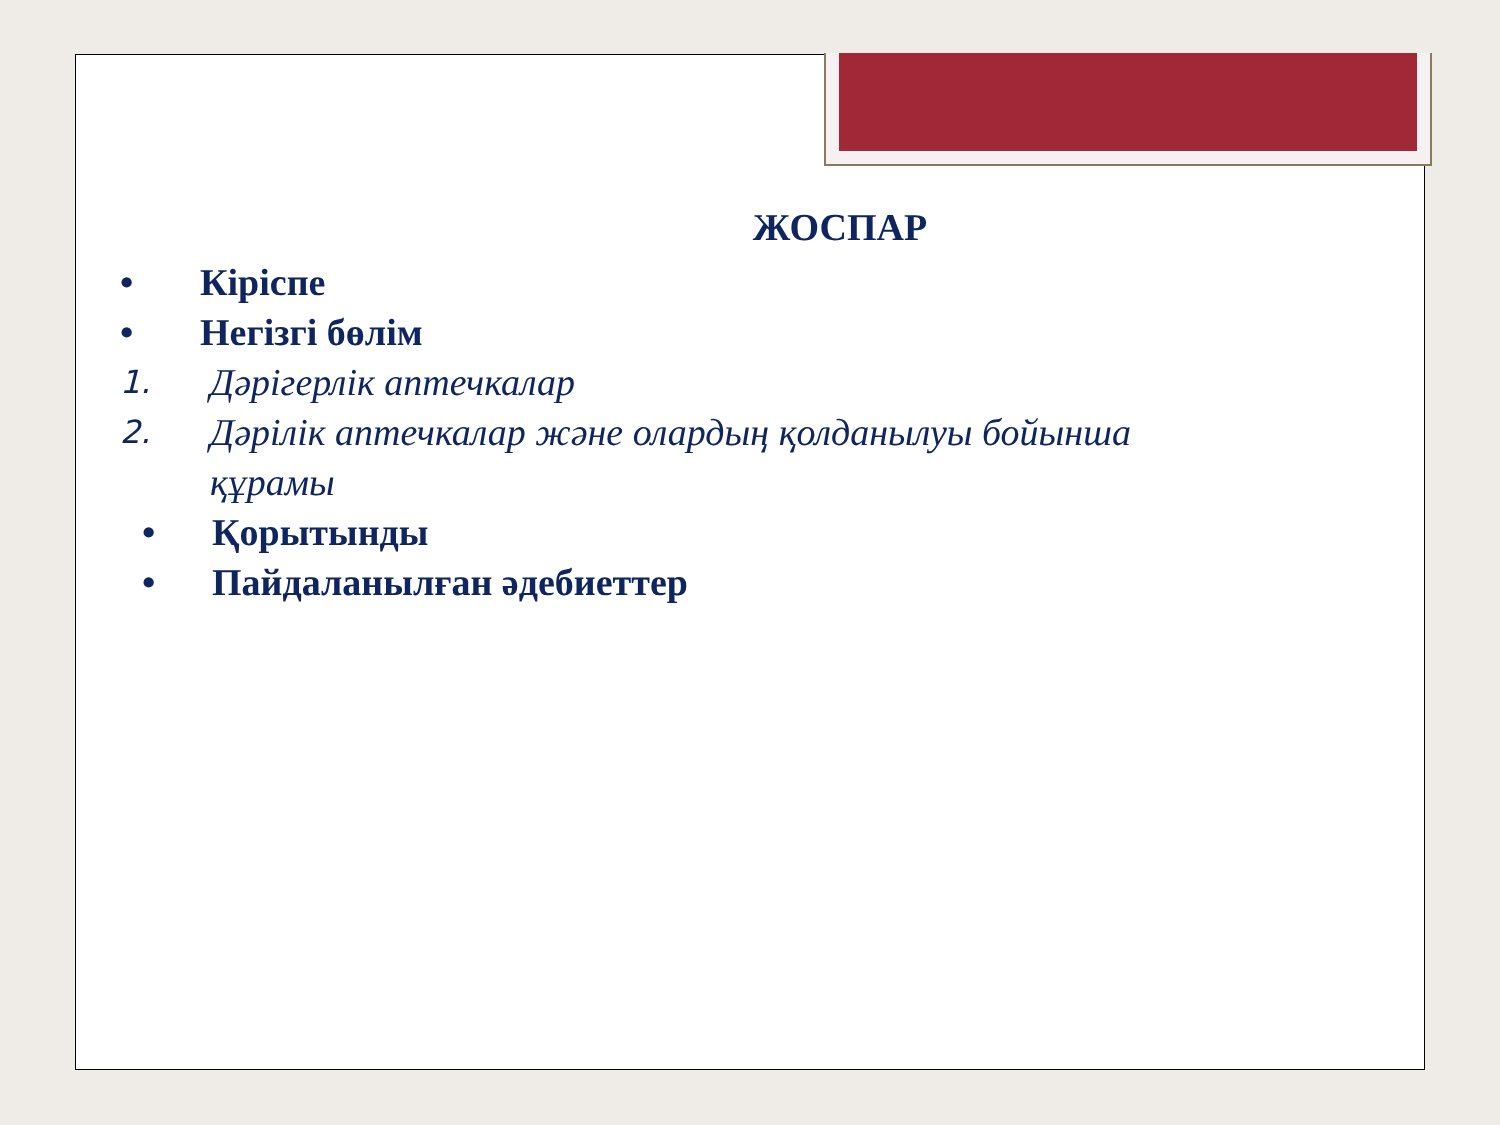ЖОСПАР
• Кіріспе
• Негізгі бөлім
1. Дәрігерлік аптечкалар
2. Дәрілік аптечкалар және олардың қолданылуы бойынша
құрамы
• Қорытынды
• Пайдаланылған әдебиеттер